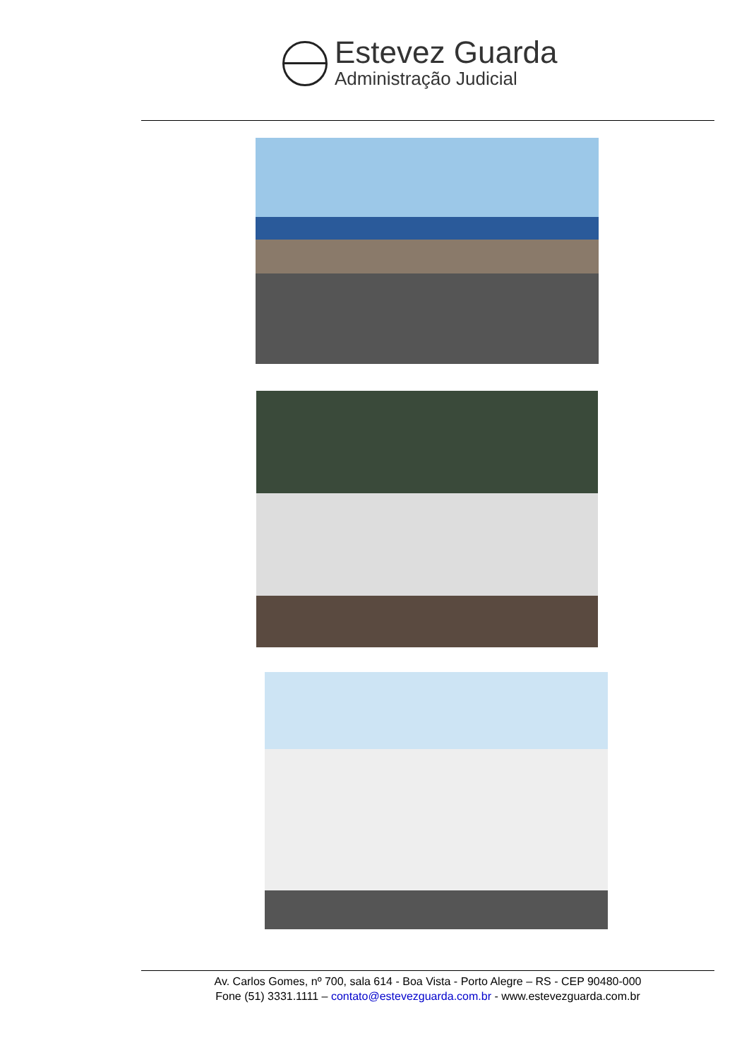Estevez Guarda
Administração Judicial
Av. Carlos Gomes, nº 700, sala 614 - Boa Vista - Porto Alegre – RS - CEP 90480-000
Fone (51) 3331.1111 – contato@estevezguarda.com.br - www.estevezguarda.com.br